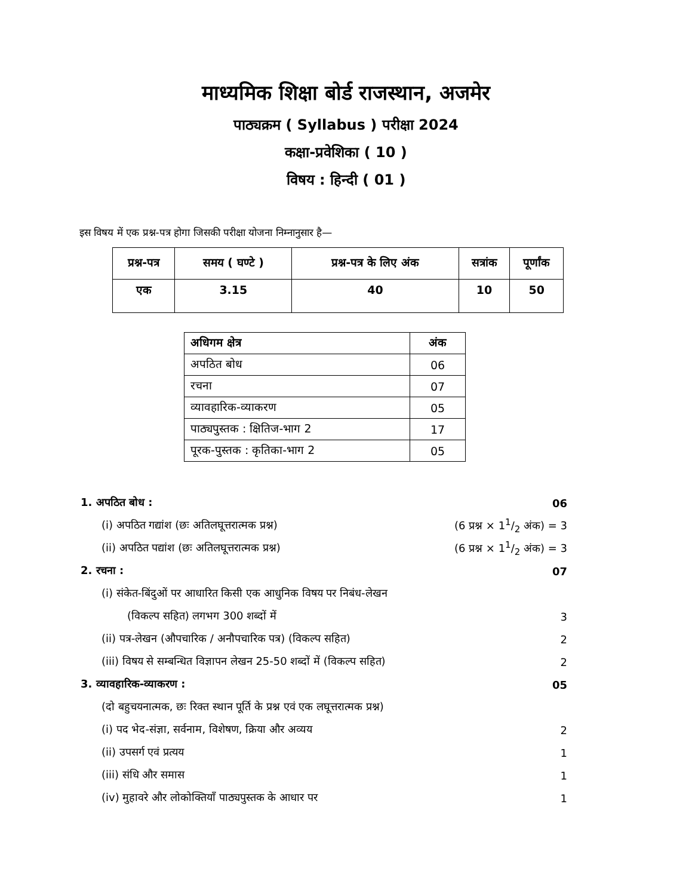माध्यमिक शिक्षा बोर्ड राजस्थान, अजमेर
पाठ्यक्रम ( Syllabus ) परीक्षा 2024
कक्षा-प्रवेशिका ( 10 )
विषय : हिन्दी ( 01 )
इस विषय में एक प्रश्न-पत्र होगा जिसकी परीक्षा योजना निम्नानुसार है—
| प्रश्न-पत्र | समय ( घण्टे ) | प्रश्न-पत्र के लिए अंक | सत्रांक | पूर्णांक |
| --- | --- | --- | --- | --- |
| एक | 3.15 | 40 | 10 | 50 |
| अधिगम क्षेत्र | अंक |
| --- | --- |
| अपठित बोध | 06 |
| रचना | 07 |
| व्यावहारिक-व्याकरण | 05 |
| पाठ्यपुस्तक : क्षितिज-भाग 2 | 17 |
| पूरक-पुस्तक : कृतिका-भाग 2 | 05 |
1. अपठित बोध : 06
(i) अपठित गद्यांश (छः अतिलघूत्तरात्मक प्रश्न) (6 प्रश्न × 11/2 अंक) = 3
(ii) अपठित पद्यांश (छः अतिलघूत्तरात्मक प्रश्न) (6 प्रश्न × 11/2 अंक) = 3
2. रचना : 07
(i) संकेत-बिंदुओं पर आधारित किसी एक आधुनिक विषय पर निबंध-लेखन
(विकल्प सहित) लगभग 300 शब्दों में 3
(ii) पत्र-लेखन (औपचारिक / अनौपचारिक पत्र) (विकल्प सहित) 2
(iii) विषय से सम्बन्धित विज्ञापन लेखन 25-50 शब्दों में (विकल्प सहित) 2
3. व्यावहारिक-व्याकरण : 05
(दो बहुचयनात्मक, छः रिक्त स्थान पूर्ति के प्रश्न एवं एक लघूत्तरात्मक प्रश्न)
(i) पद भेद-संज्ञा, सर्वनाम, विशेषण, क्रिया और अव्यय 2
(ii) उपसर्ग एवं प्रत्यय 1
(iii) संधि और समास 1
(iv) मुहावरे और लोकोक्तियाँ पाठ्यपुस्तक के आधार पर 1